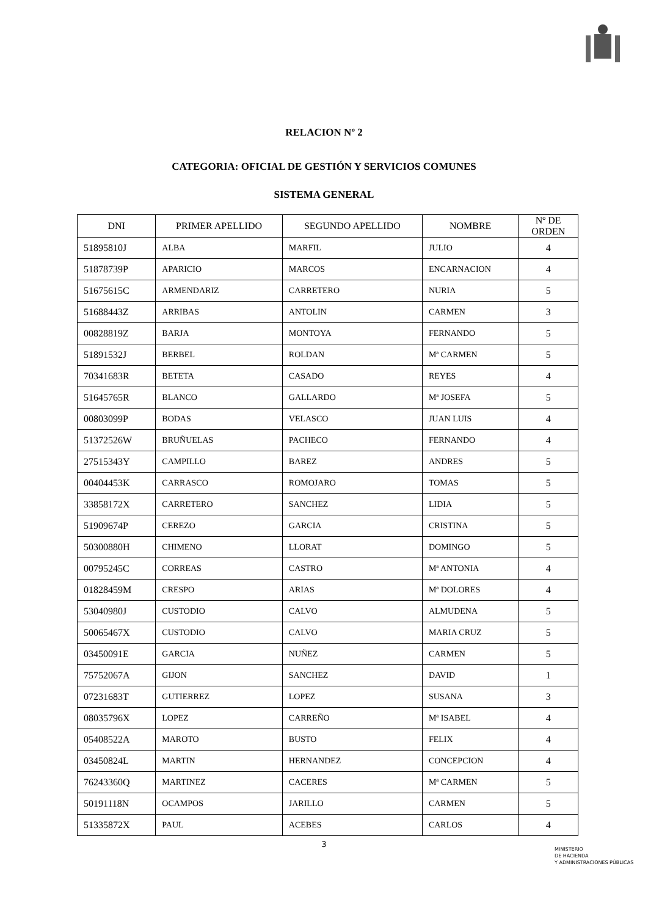RELACION Nº 2
CATEGORIA: OFICIAL DE GESTIÓN Y SERVICIOS COMUNES
SISTEMA GENERAL
| DNI | PRIMER APELLIDO | SEGUNDO APELLIDO | NOMBRE | Nº DE ORDEN |
| --- | --- | --- | --- | --- |
| 51895810J | ALBA | MARFIL | JULIO | 4 |
| 51878739P | APARICIO | MARCOS | ENCARNACION | 4 |
| 51675615C | ARMENDARIZ | CARRETERO | NURIA | 5 |
| 51688443Z | ARRIBAS | ANTOLIN | CARMEN | 3 |
| 00828819Z | BARJA | MONTOYA | FERNANDO | 5 |
| 51891532J | BERBEL | ROLDAN | Mª CARMEN | 5 |
| 70341683R | BETETA | CASADO | REYES | 4 |
| 51645765R | BLANCO | GALLARDO | Mª JOSEFA | 5 |
| 00803099P | BODAS | VELASCO | JUAN LUIS | 4 |
| 51372526W | BRUÑUELAS | PACHECO | FERNANDO | 4 |
| 27515343Y | CAMPILLO | BAREZ | ANDRES | 5 |
| 00404453K | CARRASCO | ROMOJARO | TOMAS | 5 |
| 33858172X | CARRETERO | SANCHEZ | LIDIA | 5 |
| 51909674P | CEREZO | GARCIA | CRISTINA | 5 |
| 50300880H | CHIMENO | LLORAT | DOMINGO | 5 |
| 00795245C | CORREAS | CASTRO | Mª ANTONIA | 4 |
| 01828459M | CRESPO | ARIAS | Mª DOLORES | 4 |
| 53040980J | CUSTODIO | CALVO | ALMUDENA | 5 |
| 50065467X | CUSTODIO | CALVO | MARIA CRUZ | 5 |
| 03450091E | GARCIA | NUÑEZ | CARMEN | 5 |
| 75752067A | GIJON | SANCHEZ | DAVID | 1 |
| 07231683T | GUTIERREZ | LOPEZ | SUSANA | 3 |
| 08035796X | LOPEZ | CARREÑO | Mª ISABEL | 4 |
| 05408522A | MAROTO | BUSTO | FELIX | 4 |
| 03450824L | MARTIN | HERNANDEZ | CONCEPCION | 4 |
| 76243360Q | MARTINEZ | CACERES | Mª CARMEN | 5 |
| 50191118N | OCAMPOS | JARILLO | CARMEN | 5 |
| 51335872X | PAUL | ACEBES | CARLOS | 4 |
3
MINISTERIO
DE HACIENDA
Y ADMINISTRACIONES PÚBLICAS